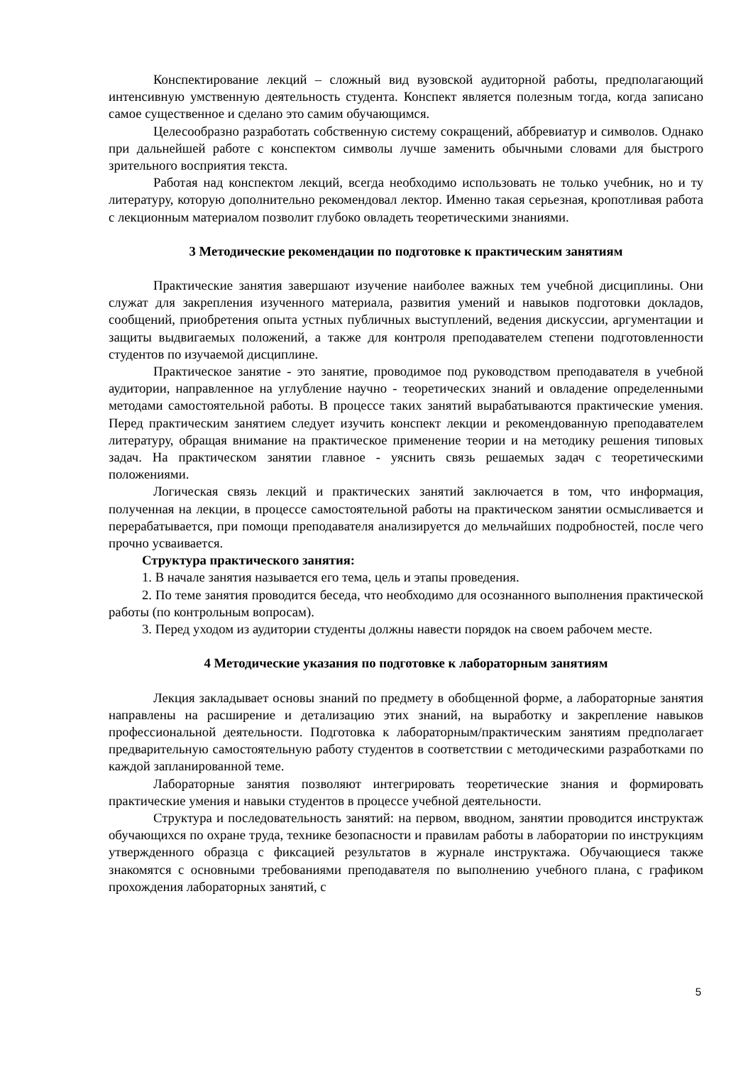Конспектирование лекций – сложный вид вузовской аудиторной работы, предполагающий интенсивную умственную деятельность студента. Конспект является полезным тогда, когда записано самое существенное и сделано это самим обучающимся.
Целесообразно разработать собственную систему сокращений, аббревиатур и символов. Однако при дальнейшей работе с конспектом символы лучше заменить обычными словами для быстрого зрительного восприятия текста.
Работая над конспектом лекций, всегда необходимо использовать не только учебник, но и ту литературу, которую дополнительно рекомендовал лектор. Именно такая серьезная, кропотливая работа с лекционным материалом позволит глубоко овладеть теоретическими знаниями.
3 Методические рекомендации по подготовке к практическим занятиям
Практические занятия завершают изучение наиболее важных тем учебной дисциплины. Они служат для закрепления изученного материала, развития умений и навыков подготовки докладов, сообщений, приобретения опыта устных публичных выступлений, ведения дискуссии, аргументации и защиты выдвигаемых положений, а также для контроля преподавателем степени подготовленности студентов по изучаемой дисциплине.
Практическое занятие - это занятие, проводимое под руководством преподавателя в учебной аудитории, направленное на углубление научно - теоретических знаний и овладение определенными методами самостоятельной работы. В процессе таких занятий вырабатываются практические умения. Перед практическим занятием следует изучить конспект лекции и рекомендованную преподавателем литературу, обращая внимание на практическое применение теории и на методику решения типовых задач. На практическом занятии главное - уяснить связь решаемых задач с теоретическими положениями.
Логическая связь лекций и практических занятий заключается в том, что информация, полученная на лекции, в процессе самостоятельной работы на практическом занятии осмысливается и перерабатывается, при помощи преподавателя анализируется до мельчайших подробностей, после чего прочно усваивается.
Структура практического занятия:
1. В начале занятия называется его тема, цель и этапы проведения.
2. По теме занятия проводится беседа, что необходимо для осознанного выполнения практической работы (по контрольным вопросам).
3. Перед уходом из аудитории студенты должны навести порядок на своем рабочем месте.
4 Методические указания по подготовке к лабораторным занятиям
Лекция закладывает основы знаний по предмету в обобщенной форме, а лабораторные занятия направлены на расширение и детализацию этих знаний, на выработку и закрепление навыков профессиональной деятельности. Подготовка к лабораторным/практическим занятиям предполагает предварительную самостоятельную работу студентов в соответствии с методическими разработками по каждой запланированной теме.
Лабораторные занятия позволяют интегрировать теоретические знания и формировать практические умения и навыки студентов в процессе учебной деятельности.
Структура и последовательность занятий: на первом, вводном, занятии проводится инструктаж обучающихся по охране труда, технике безопасности и правилам работы в лаборатории по инструкциям утвержденного образца с фиксацией результатов в журнале инструктажа. Обучающиеся также знакомятся с основными требованиями преподавателя по выполнению учебного плана, с графиком прохождения лабораторных занятий, с
5